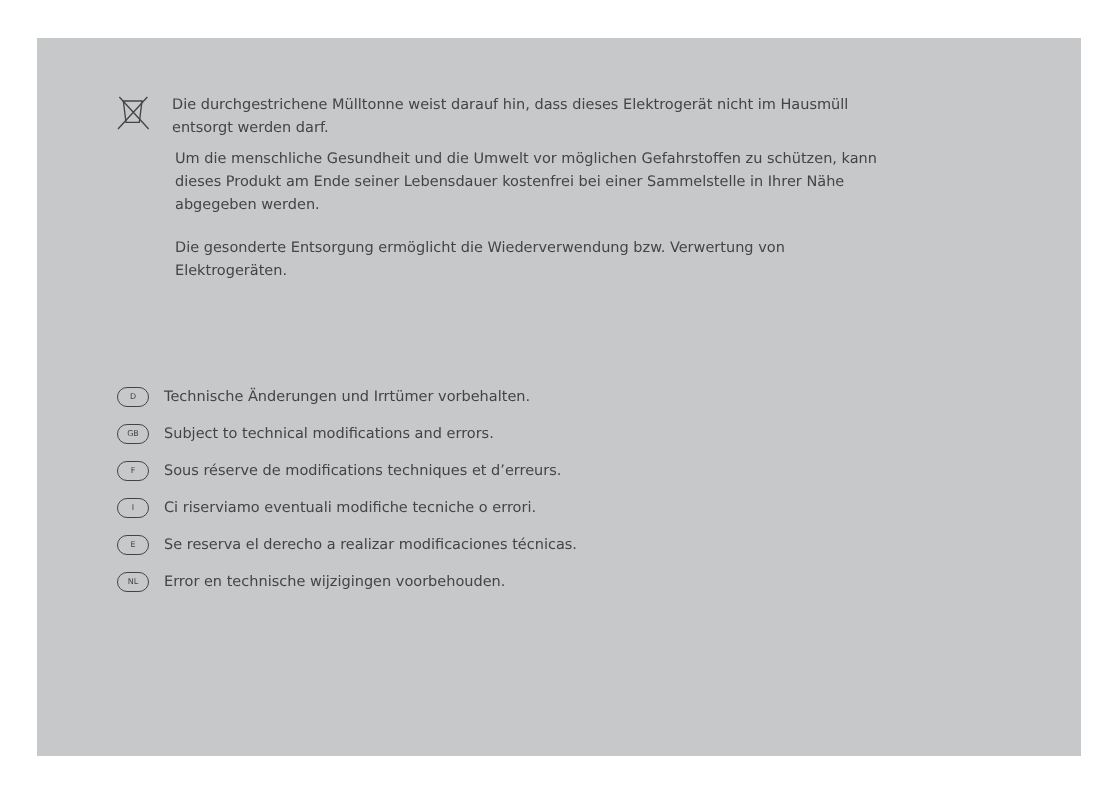Die durchgestrichene Mülltonne weist darauf hin, dass dieses Elektrogerät nicht im Hausmüll entsorgt werden darf.
Um die menschliche Gesundheit und die Umwelt vor möglichen Gefahrstoffen zu schützen, kann dieses Produkt am Ende seiner Lebensdauer kostenfrei bei einer Sammelstelle in Ihrer Nähe abgegeben werden.
Die gesonderte Entsorgung ermöglicht die Wiederverwendung bzw. Verwertung von Elektrogeräten.
D Technische Änderungen und Irrtümer vorbehalten.
GB Subject to technical modifications and errors.
F Sous réserve de modifications techniques et d’erreurs.
I Ci riserviamo eventuali modifiche tecniche o errori.
E Se reserva el derecho a realizar modificaciones técnicas.
NL Error en technische wijzigingen voorbehouden.